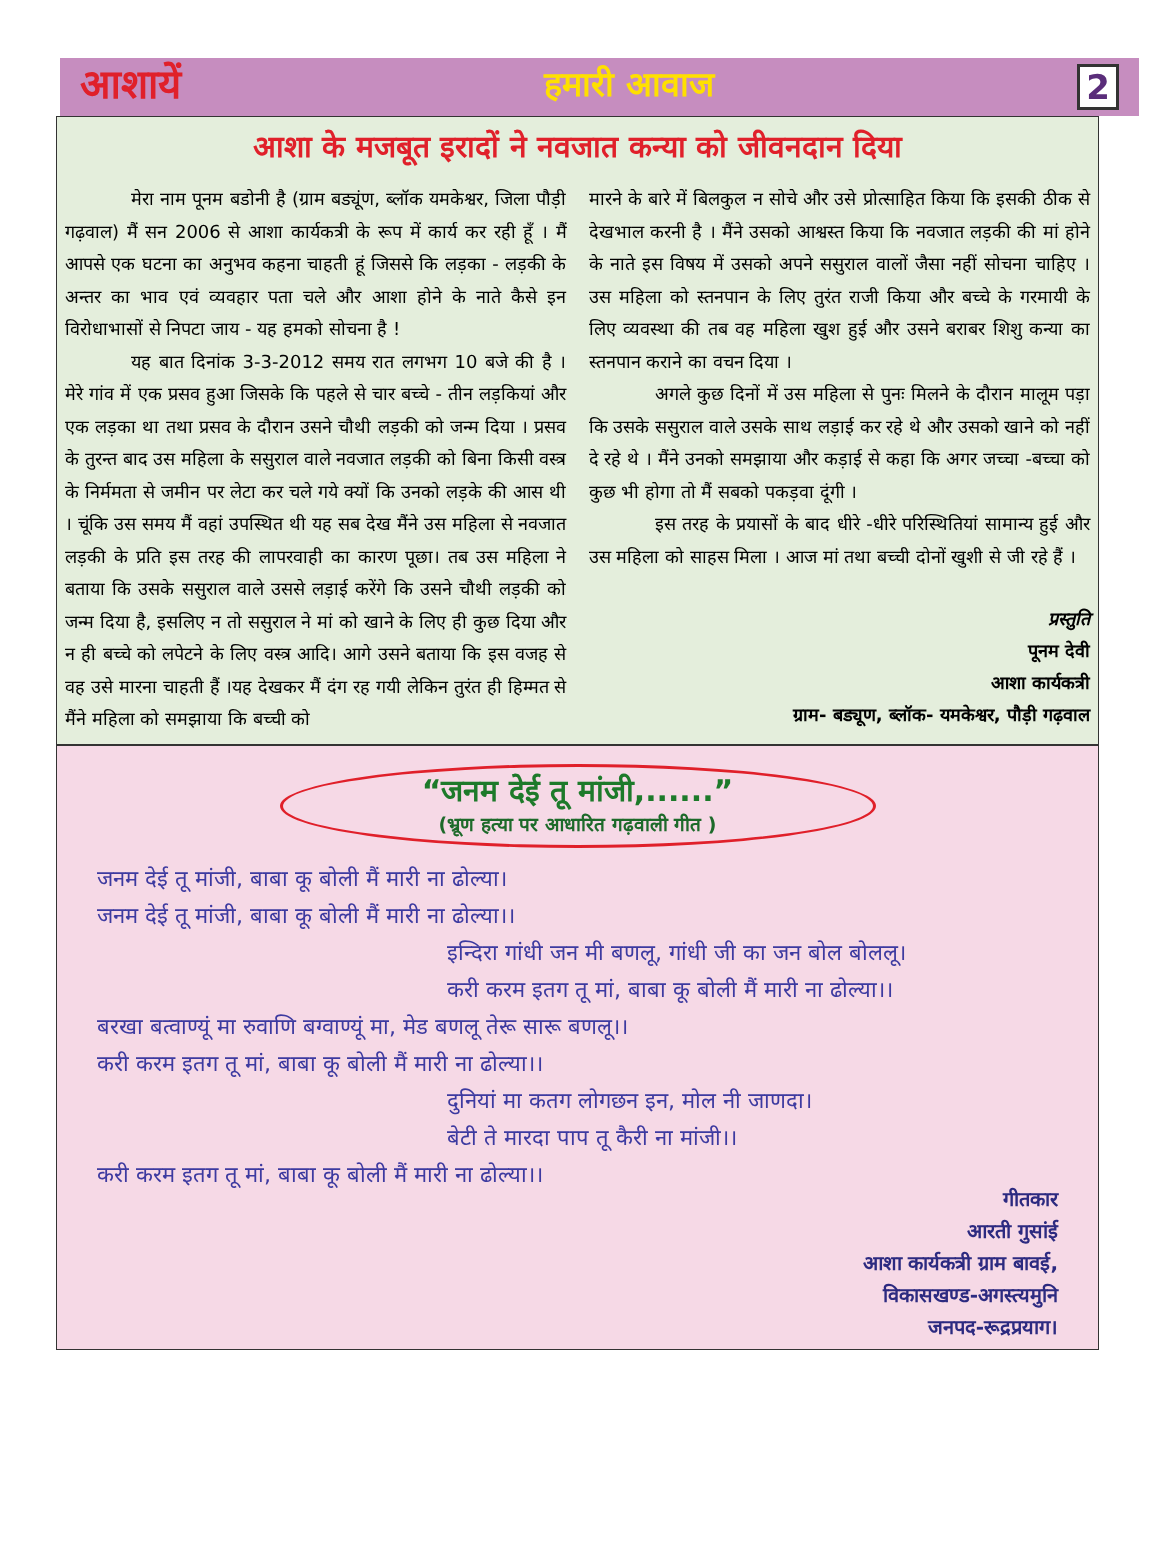आशायें हमारी आवाज 2
आशा के मजबूत इरादों ने नवजात कन्या को जीवनदान दिया
मेरा नाम पूनम बडोनी है (ग्राम बड्यूंण, ब्लॉक यमकेश्वर, जिला पौड़ी गढ़वाल) मैं सन 2006 से आशा कार्यकत्री के रूप में कार्य कर रही हूँ । मैं आपसे एक घटना का अनुभव कहना चाहती हूं जिससे कि लड़का - लड़की के अन्तर का भाव एवं व्यवहार पता चले और आशा होने के नाते कैसे इन विरोधाभासों से निपटा जाय - यह हमको सोचना है !
यह बात दिनांक 3-3-2012 समय रात लगभग 10 बजे की है । मेरे गांव में एक प्रसव हुआ जिसके कि पहले से चार बच्चे - तीन लड़कियां और एक लड़का था तथा प्रसव के दौरान उसने चौथी लड़की को जन्म दिया । प्रसव के तुरन्त बाद उस महिला के ससुराल वाले नवजात लड़की को बिना किसी वस्त्र के निर्ममता से जमीन पर लेटा कर चले गये क्यों कि उनको लड़के की आस थी । चूंकि उस समय मैं वहां उपस्थित थी यह सब देख मैंने उस महिला से नवजात लड़की के प्रति इस तरह की लापरवाही का कारण पूछा। तब उस महिला ने बताया कि उसके ससुराल वाले उससे लड़ाई करेंगे कि उसने चौथी लड़की को जन्म दिया है, इसलिए न तो ससुराल ने मां को खाने के लिए ही कुछ दिया और न ही बच्चे को लपेटने के लिए वस्त्र आदि। आगे उसने बताया कि इस वजह से वह उसे मारना चाहती हैं ।यह देखकर मैं दंग रह गयी लेकिन तुरंत ही हिम्मत से मैंने महिला को समझाया कि बच्ची को
मारने के बारे में बिलकुल न सोचे और उसे प्रोत्साहित किया कि इसकी ठीक से देखभाल करनी है । मैंने उसको आश्वस्त किया कि नवजात लड़की की मां होने के नाते इस विषय में उसको अपने ससुराल वालों जैसा नहीं सोचना चाहिए ।उस महिला को स्तनपान के लिए तुरंत राजी किया और बच्चे के गरमायी के लिए व्यवस्था की तब वह महिला खुश हुई और उसने बराबर शिशु कन्या का स्तनपान कराने का वचन दिया ।
अगले कुछ दिनों में उस महिला से पुनः मिलने के दौरान मालूम पड़ा कि उसके ससुराल वाले उसके साथ लड़ाई कर रहे थे और उसको खाने को नहीं दे रहे थे । मैंने उनको समझाया और कड़ाई से कहा कि अगर जच्चा -बच्चा को कुछ भी होगा तो मैं सबको पकड़वा दूंगी ।
इस तरह के प्रयासों के बाद धीरे -धीरे परिस्थितियां सामान्य हुई और उस महिला को साहस मिला । आज मां तथा बच्ची दोनों खुशी से जी रहे हैं ।
प्रस्तुति
पूनम देवी
आशा कार्यकत्री
ग्राम- बड्यूण, ब्लॉक- यमकेश्वर, पौड़ी गढ़वाल
“जनम देई तू मांजी,......”
(भ्रूण हत्या पर आधारित गढ़वाली गीत )
जनम देई तू मांजी, बाबा कू बोली मैं मारी ना ढोल्या।
जनम देई तू मांजी, बाबा कू बोली मैं मारी ना ढोल्या।।
इन्दिरा गांधी जन मी बणलू, गांधी जी का जन बोल बोललू।
करी करम इतग तू मां, बाबा कू बोली मैं मारी ना ढोल्या।।
बरखा बत्वाण्यूं मा रुवाणि बग्वाण्यूं मा, मेड बणलू तेरू सारू बणलू।।
करी करम इतग तू मां, बाबा कू बोली मैं मारी ना ढोल्या।।
दुनियां मा कतग लोगछन इन, मोल नी जाणदा।
बेटी ते मारदा पाप तू कैरी ना मांजी।।
करी करम इतग तू मां, बाबा कू बोली मैं मारी ना ढोल्या।।
गीतकार
आरती गुसांई
आशा कार्यकत्री ग्राम बावई,
विकासखण्ड-अगस्त्यमुनि
जनपद-रूद्रप्रयाग।